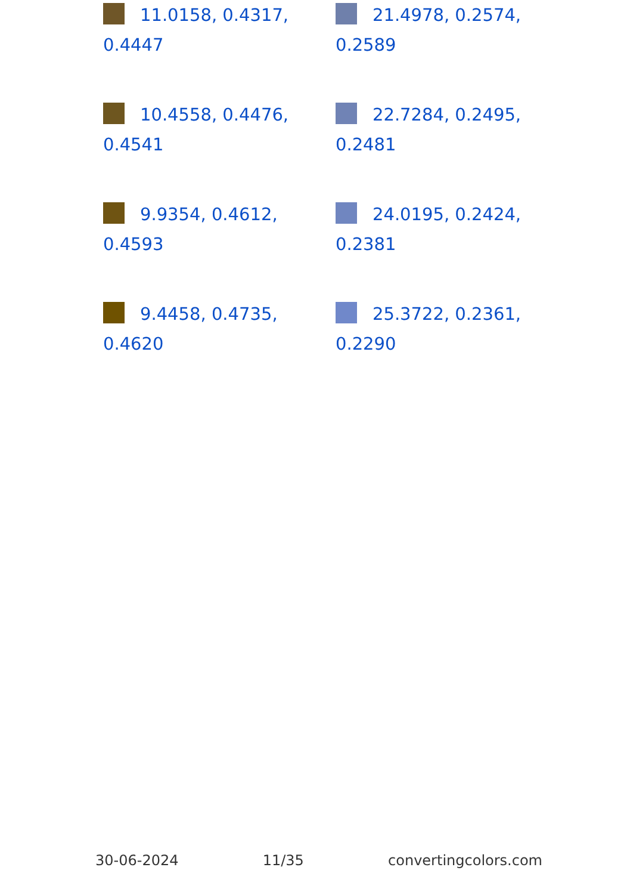11.0158, 0.4317, 0.4447
21.4978, 0.2574, 0.2589
10.4558, 0.4476, 0.4541
22.7284, 0.2495, 0.2481
9.9354, 0.4612, 0.4593
24.0195, 0.2424, 0.2381
9.4458, 0.4735, 0.4620
25.3722, 0.2361, 0.2290
30-06-2024 11/35 convertingcolors.com